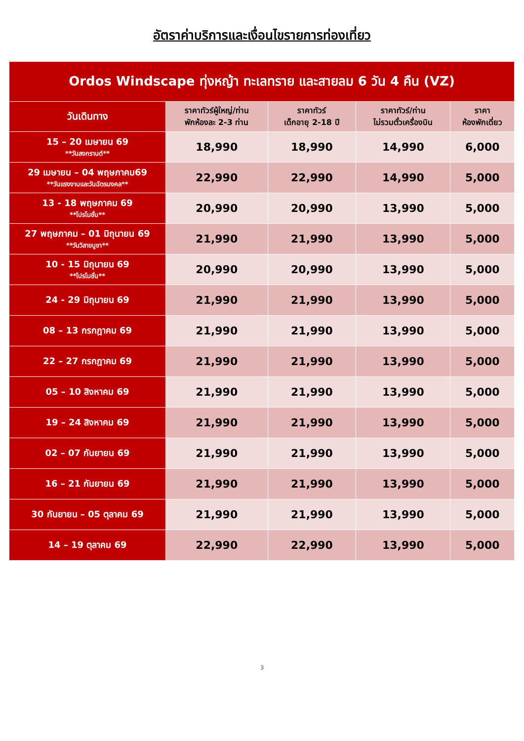อัตราค่าบริการและเงื่อนไขรายการท่องเที่ยว
| Ordos Windscape ทุ่งหญ้า ทะเลทราย และสายลม 6 วัน 4 คืน (VZ) | | | | |
| --- | --- | --- | --- | --- |
| วันเดินทาง | ราคาทัวร์ผู้ใหญ่/ท่าน พักห้องละ 2-3 ท่าน | ราคาทัวร์ เด็กอายุ 2-18 ปี | ราคาทัวร์/ท่าน ไม่รวมตั๋วเครื่องบิน | ราคา ห้องพักเดี่ยว |
| 15 – 20 เมษายน 69 **วันสงกรานต์** | 18,990 | 18,990 | 14,990 | 6,000 |
| 29 เมษายน – 04 พฤษภาคม69 **วันแรงงานและวันฉัตรมงคล** | 22,990 | 22,990 | 14,990 | 5,000 |
| 13 - 18 พฤษภาคม 69 **โปรโมชั่น** | 20,990 | 20,990 | 13,990 | 5,000 |
| 27 พฤษภาคม – 01 มิถุนายน 69 **วันวิสาขบูชา** | 21,990 | 21,990 | 13,990 | 5,000 |
| 10 - 15 มิถุนายน 69 **โปรโมชั่น** | 20,990 | 20,990 | 13,990 | 5,000 |
| 24 - 29 มิถุนายน 69 | 21,990 | 21,990 | 13,990 | 5,000 |
| 08 – 13 กรกฎาคม 69 | 21,990 | 21,990 | 13,990 | 5,000 |
| 22 – 27 กรกฎาคม 69 | 21,990 | 21,990 | 13,990 | 5,000 |
| 05 – 10 สิงหาคม 69 | 21,990 | 21,990 | 13,990 | 5,000 |
| 19 – 24 สิงหาคม 69 | 21,990 | 21,990 | 13,990 | 5,000 |
| 02 – 07 กันยายน 69 | 21,990 | 21,990 | 13,990 | 5,000 |
| 16 – 21 กันยายน 69 | 21,990 | 21,990 | 13,990 | 5,000 |
| 30 กันยายน – 05 ตุลาคม 69 | 21,990 | 21,990 | 13,990 | 5,000 |
| 14 – 19 ตุลาคม 69 | 22,990 | 22,990 | 13,990 | 5,000 |
3